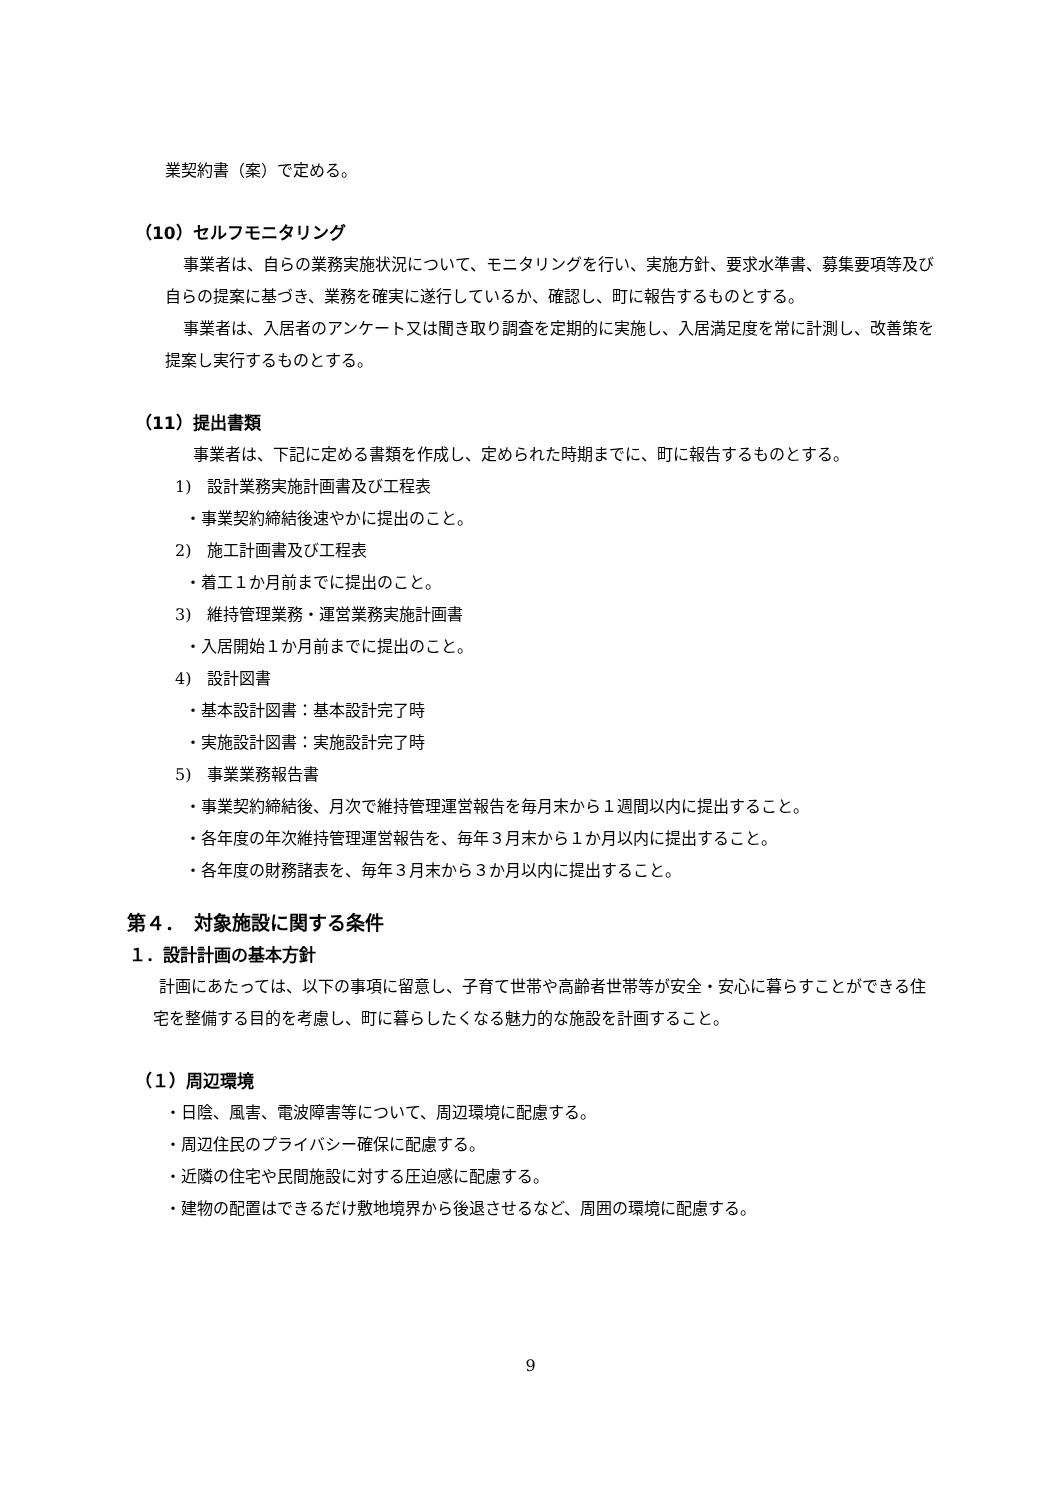業契約書（案）で定める。
（10）セルフモニタリング
事業者は、自らの業務実施状況について、モニタリングを行い、実施方針、要求水準書、募集要項等及び自らの提案に基づき、業務を確実に遂行しているか、確認し、町に報告するものとする。
事業者は、入居者のアンケート又は聞き取り調査を定期的に実施し、入居満足度を常に計測し、改善策を提案し実行するものとする。
（11）提出書類
事業者は、下記に定める書類を作成し、定められた時期までに、町に報告するものとする。
1)　設計業務実施計画書及び工程表
・事業契約締結後速やかに提出のこと。
2)　施工計画書及び工程表
・着工１か月前までに提出のこと。
3)　維持管理業務・運営業務実施計画書
・入居開始１か月前までに提出のこと。
4)　設計図書
・基本設計図書：基本設計完了時
・実施設計図書：実施設計完了時
5)　事業業務報告書
・事業契約締結後、月次で維持管理運営報告を毎月末から１週間以内に提出すること。
・各年度の年次維持管理運営報告を、毎年３月末から１か月以内に提出すること。
・各年度の財務諸表を、毎年３月末から３か月以内に提出すること。
第４．　対象施設に関する条件
１．設計計画の基本方針
計画にあたっては、以下の事項に留意し、子育て世帯や高齢者世帯等が安全・安心に暮らすことができる住宅を整備する目的を考慮し、町に暮らしたくなる魅力的な施設を計画すること。
（１）周辺環境
・日陰、風害、電波障害等について、周辺環境に配慮する。
・周辺住民のプライバシー確保に配慮する。
・近隣の住宅や民間施設に対する圧迫感に配慮する。
・建物の配置はできるだけ敷地境界から後退させるなど、周囲の環境に配慮する。
9